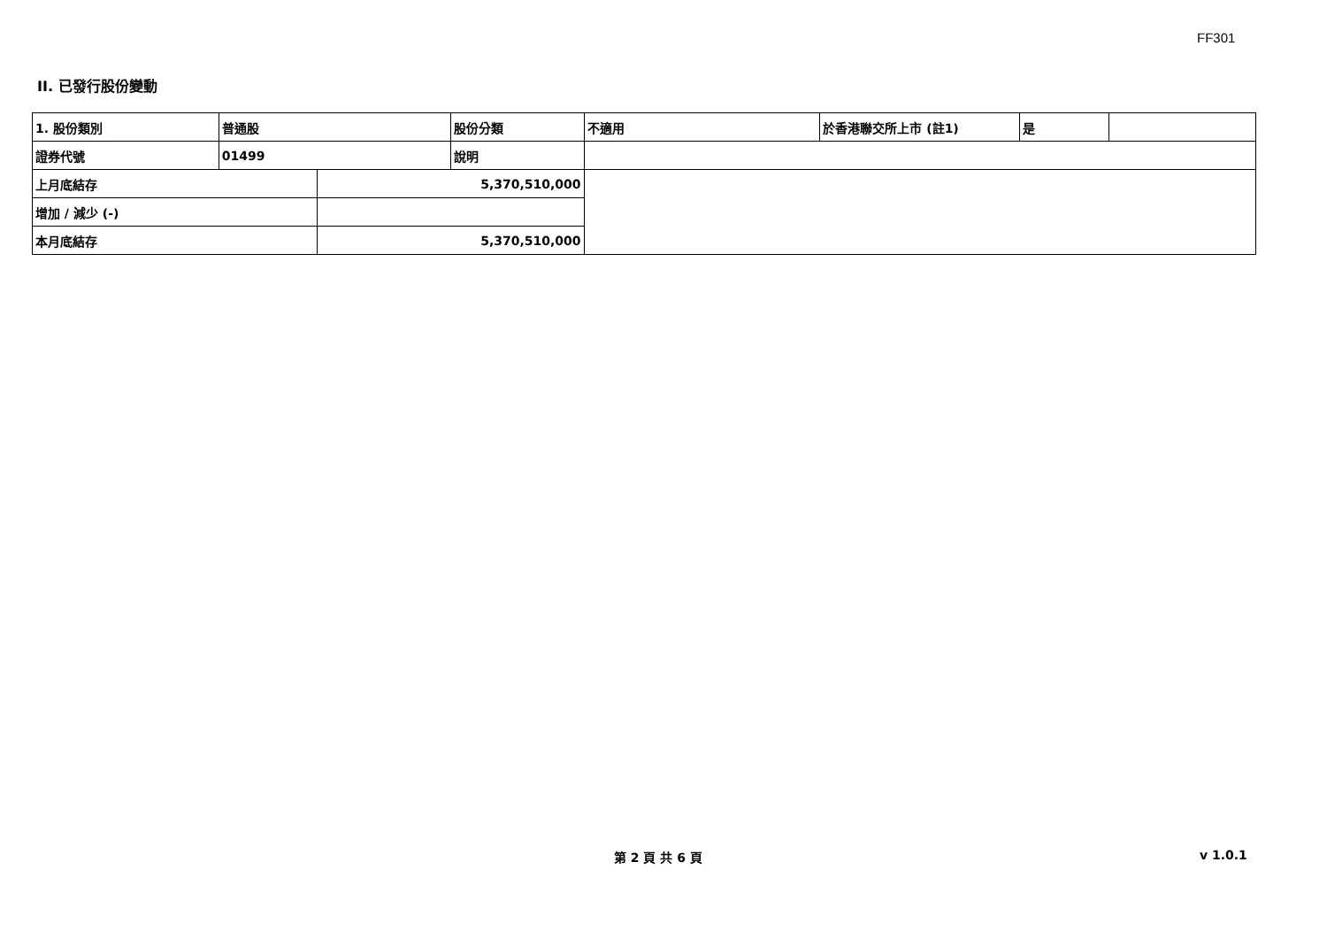FF301
II. 已發行股份變動
| 1. 股份類別 | 普通股 | | 股份分類 | 不適用 | 於香港聯交所上市 (註1) | 是 | |
| 證券代號 | 01499 | | 說明 | | | | |
| 上月底結存 | | 5,370,510,000 | | | | | |
| 增加 / 減少 (-) | | | | | | | |
| 本月底結存 | | 5,370,510,000 | | | | | |
第 2 頁 共 6 頁 v 1.0.1